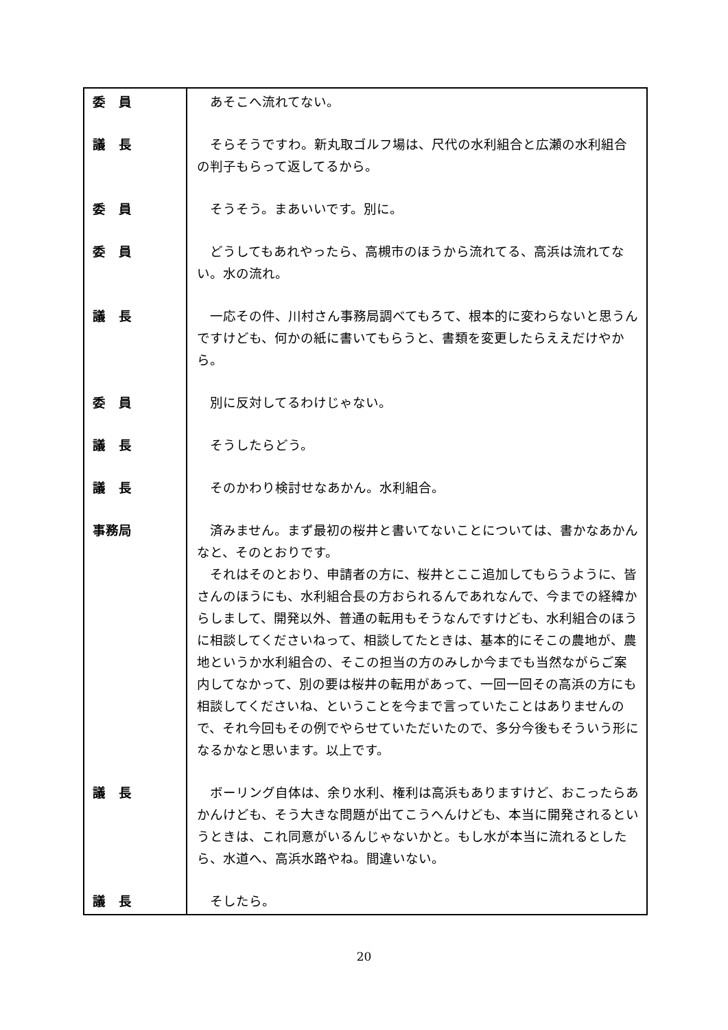| 委 員 | あそこへ流れてない。 |
| 議 長 | そらそうですわ。新丸取ゴルフ場は、尺代の水利組合と広瀬の水利組合の判子もらって返してるから。 |
| 委 員 | そうそう。まあいいです。別に。 |
| 委 員 | どうしてもあれやったら、高槻市のほうから流れてる、高浜は流れてない。水の流れ。 |
| 議 長 | 一応その件、川村さん事務局調べてもろて、根本的に変わらないと思うんですけども、何かの紙に書いてもらうと、書類を変更したらええだけやから。 |
| 委 員 | 別に反対してるわけじゃない。 |
| 議 長 | そうしたらどう。 |
| 議 長 | そのかわり検討せなあかん。水利組合。 |
| 事務局 | 済みません。まず最初の桜井と書いてないことについては、書かなあかんなと、そのとおりです。 それはそのとおり、申請者の方に、桜井とここ追加してもらうように、皆さんのほうにも、水利組合長の方おられるんであれなんで、今までの経緯からしまして、開発以外、普通の転用もそうなんですけども、水利組合のほうに相談してくださいねって、相談してたときは、基本的にそこの農地が、農地というか水利組合の、そこの担当の方のみしか今までも当然ながらご案内してなかって、別の要は桜井の転用があって、一回一回その高浜の方にも相談してくださいね、ということを今まで言っていたことはありませんので、それ今回もその例でやらせていただいたので、多分今後もそういう形になるかなと思います。以上です。 |
| 議 長 | ボーリング自体は、余り水利、権利は高浜もありますけど、おこったらあかんけども、そう大きな問題が出てこうへんけども、本当に開発されるというときは、これ同意がいるんじゃないかと。もし水が本当に流れるとしたら、水道へ、高浜水路やね。間違いない。 |
| 議 長 | そしたら。 |
20